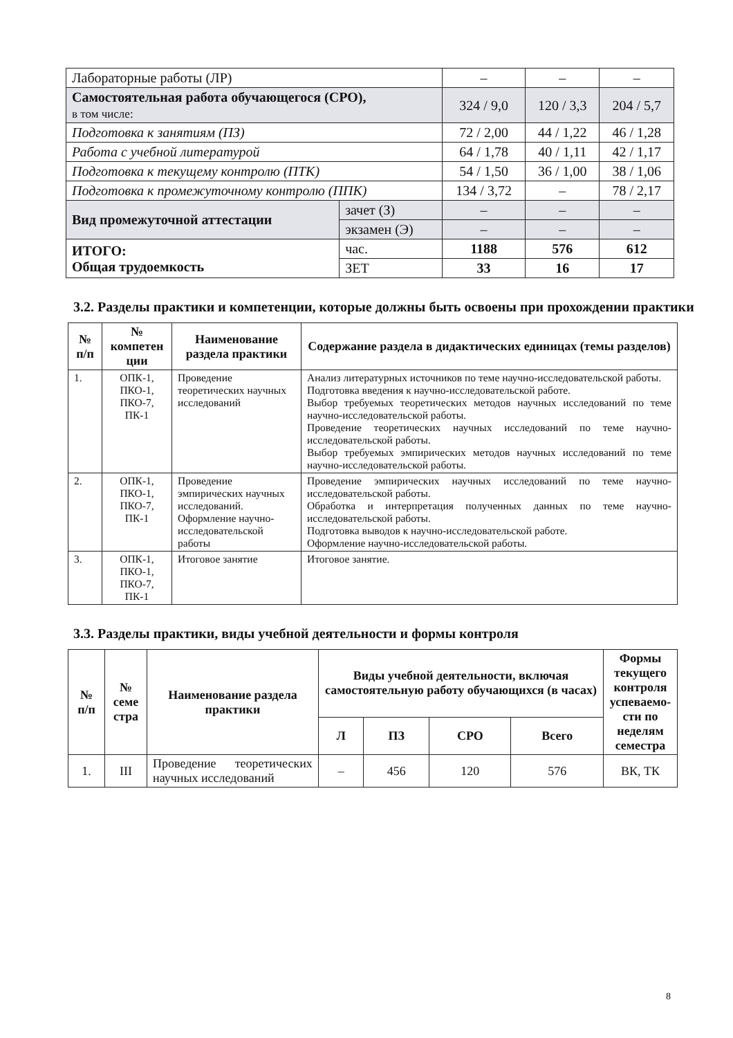| Лабораторные работы (ЛР) | | – | – | – |
| Самостоятельная работа обучающегося (СРО), в том числе: | | 324 / 9,0 | 120 / 3,3 | 204 / 5,7 |
| Подготовка к занятиям (ПЗ) | | 72 / 2,00 | 44 / 1,22 | 46 / 1,28 |
| Работа с учебной литературой | | 64 / 1,78 | 40 / 1,11 | 42 / 1,17 |
| Подготовка к текущему контролю (ПТК) | | 54 / 1,50 | 36 / 1,00 | 38 / 1,06 |
| Подготовка к промежуточному контролю (ППК) | | 134 / 3,72 | – | 78 / 2,17 |
| Вид промежуточной аттестации | зачет (З) | – | – | – |
| | экзамен (Э) | – | – | – |
| ИТОГО: Общая трудоемкость | час. | 1188 | 576 | 612 |
| | ЗЕТ | 33 | 16 | 17 |
3.2. Разделы практики и компетенции, которые должны быть освоены при прохождении практики
| № п/п | № компетен ции | Наименование раздела практики | Содержание раздела в дидактических единицах (темы разделов) |
| --- | --- | --- | --- |
| 1. | ОПК-1, ПКО-1, ПКО-7, ПК-1 | Проведение теоретических научных исследований | Анализ литературных источников по теме научно-исследовательской работы. Подготовка введения к научно-исследовательской работе. Выбор требуемых теоретических методов научных исследований по теме научно-исследовательской работы. Проведение теоретических научных исследований по теме научно-исследовательской работы. Выбор требуемых эмпирических методов научных исследований по теме научно-исследовательской работы. |
| 2. | ОПК-1, ПКО-1, ПКО-7, ПК-1 | Проведение эмпирических научных исследований. Оформление научно-исследовательской работы | Проведение эмпирических научных исследований по теме научно-исследовательской работы. Обработка и интерпретация полученных данных по теме научно-исследовательской работы. Подготовка выводов к научно-исследовательской работе. Оформление научно-исследовательской работы. |
| 3. | ОПК-1, ПКО-1, ПКО-7, ПК-1 | Итоговое занятие | Итоговое занятие. |
3.3. Разделы практики, виды учебной деятельности и формы контроля
| № п/п | № семе стра | Наименование раздела практики | Виды учебной деятельности, включая самостоятельную работу обучающихся (в часах) | | | | Формы текущего контроля успеваемо-сти по неделям семестра |
| --- | --- | --- | --- | --- | --- | --- | --- |
| | | | Л | ПЗ | СРО | Всего | |
| 1. | III | Проведение теоретических научных исследований | – | 456 | 120 | 576 | ВК, ТК |
8